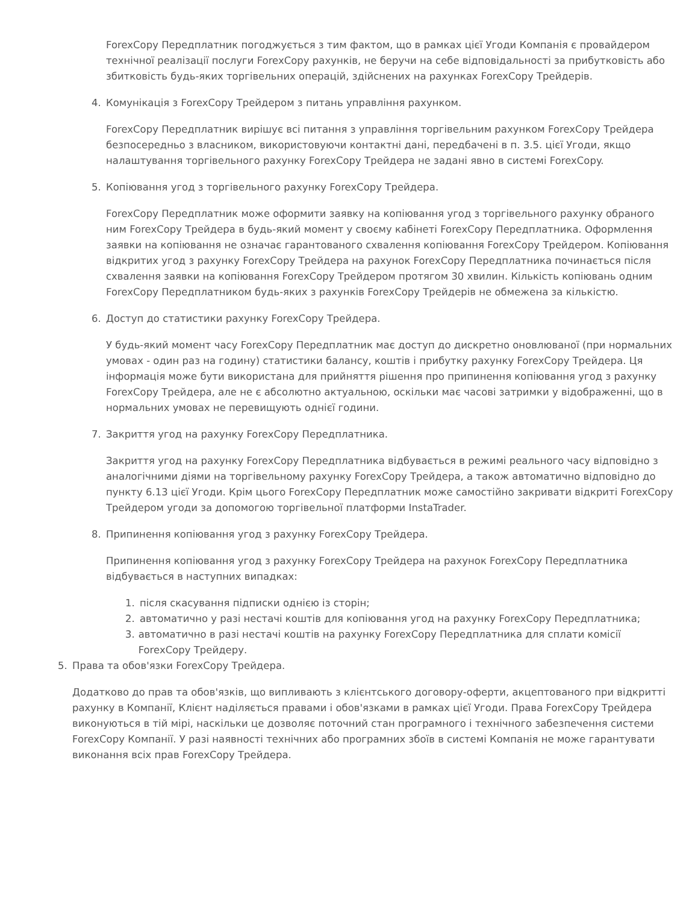ForexCopy Передплатник погоджується з тим фактом, що в рамках цієї Угоди Компанія є провайдером технічної реалізації послуги ForexCopy рахунків, не беручи на себе відповідальності за прибутковість або збитковість будь-яких торгівельних операцій, здійснених на рахунках ForexCopy Трейдерів.
4. Комунікація з ForexCopy Трейдером з питань управління рахунком.
ForexCopy Передплатник вирішує всі питання з управління торгівельним рахунком ForexCopy Трейдера безпосередньо з власником, використовуючи контактні дані, передбачені в п. 3.5. цієї Угоди, якщо налаштування торгівельного рахунку ForexCopy Трейдера не задані явно в системі ForexCopy.
5. Копіювання угод з торгівельного рахунку ForexCopy Трейдера.
ForexCopy Передплатник може оформити заявку на копіювання угод з торгівельного рахунку обраного ним ForexCopy Трейдера в будь-який момент у своєму кабінеті ForexCopy Передплатника. Оформлення заявки на копіювання не означає гарантованого схвалення копіювання ForexCopy Трейдером. Копіювання відкритих угод з рахунку ForexCopy Трейдера на рахунок ForexCopy Передплатника починається після схвалення заявки на копіювання ForexCopy Трейдером протягом 30 хвилин. Кількість копіювань одним ForexCopy Передплатником будь-яких з рахунків ForexCopy Трейдерів не обмежена за кількістю.
6. Доступ до статистики рахунку ForexCopy Трейдера.
У будь-який момент часу ForexCopy Передплатник має доступ до дискретно оновлюваної (при нормальних умовах - один раз на годину) статистики балансу, коштів і прибутку рахунку ForexCopy Трейдера. Ця інформація може бути використана для прийняття рішення про припинення копіювання угод з рахунку ForexCopy Трейдера, але не є абсолютно актуальною, оскільки має часові затримки у відображенні, що в нормальних умовах не перевищують однієї години.
7. Закриття угод на рахунку ForexCopy Передплатника.
Закриття угод на рахунку ForexCopy Передплатника відбувається в режимі реального часу відповідно з аналогічними діями на торгівельному рахунку ForexCopy Трейдера, а також автоматично відповідно до пункту 6.13 цієї Угоди. Крім цього ForexCopy Передплатник може самостійно закривати відкриті ForexCopy Трейдером угоди за допомогою торгівельної платформи InstaTrader.
8. Припинення копіювання угод з рахунку ForexCopy Трейдера.
Припинення копіювання угод з рахунку ForexCopy Трейдера на рахунок ForexCopy Передплатника відбувається в наступних випадках:
1. після скасування підписки однією із сторін;
2. автоматично у разі нестачі коштів для копіювання угод на рахунку ForexCopy Передплатника;
3. автоматично в разі нестачі коштів на рахунку ForexCopy Передплатника для сплати комісії ForexCopy Трейдеру.
5. Права та обов'язки ForexCopy Трейдера.
Додатково до прав та обов'язків, що випливають з клієнтського договору-оферти, акцептованого при відкритті рахунку в Компанії, Клієнт наділяється правами і обов'язками в рамках цієї Угоди. Права ForexCopy Трейдера виконуються в тій мірі, наскільки це дозволяє поточний стан програмного і технічного забезпечення системи ForexCopy Компанії. У разі наявності технічних або програмних збоїв в системі Компанія не може гарантувати виконання всіх прав ForexCopy Трейдера.